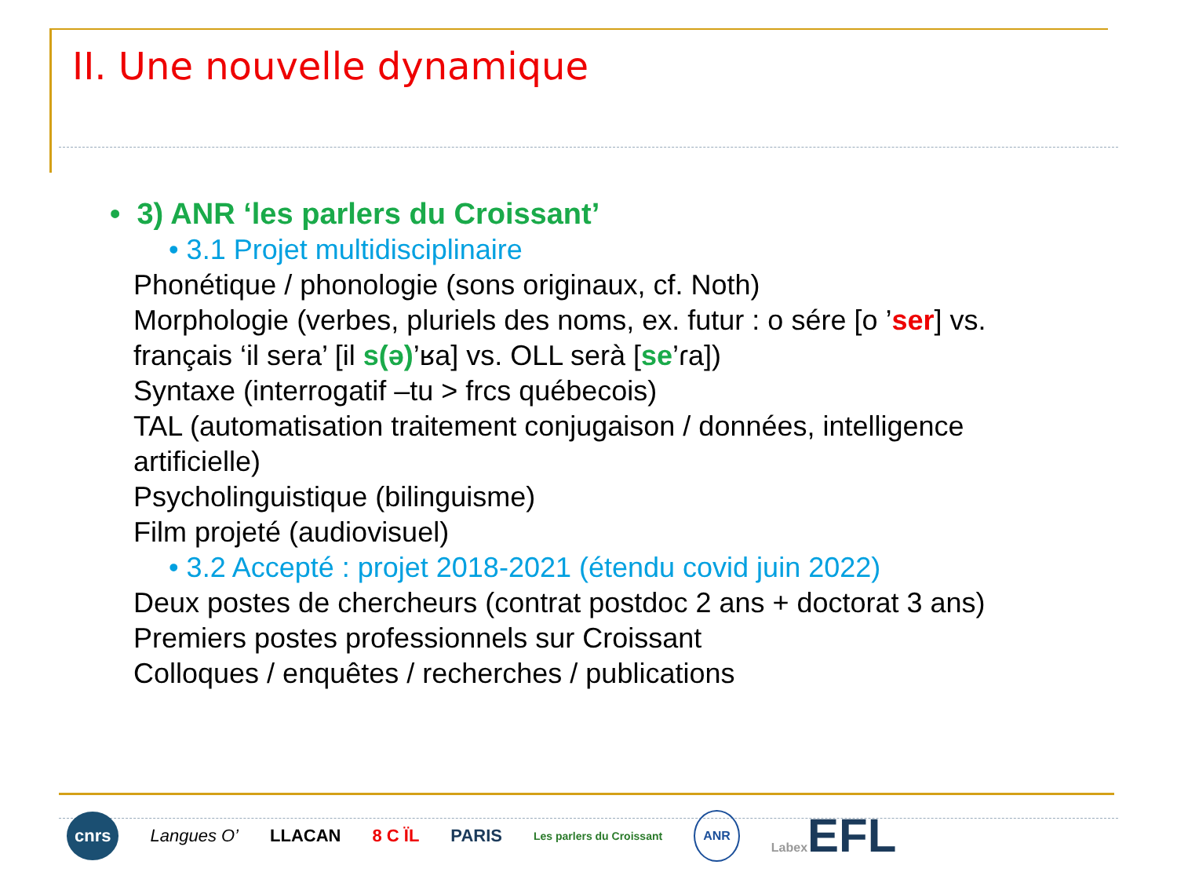II. Une nouvelle dynamique
• 3) ANR ‘les parlers du Croissant’
• 3.1 Projet multidisciplinaire
Phonétique / phonologie (sons originaux, cf. Noth)
Morphologie (verbes, pluriels des noms, ex. futur : o sére [o ’ser] vs.
français ‘il sera’ [il s(ə)’ʁa] vs. OLL serà [se’ɾa])
Syntaxe (interrogatif –tu > frcs québecois)
TAL (automatisation traitement conjugaison / données, intelligence
artificielle)
Psycholinguistique (bilinguisme)
Film projeté (audiovisuel)
• 3.2 Accepté : projet 2018-2021 (étendu covid juin 2022)
Deux postes de chercheurs (contrat postdoc 2 ans + doctorat 3 ans)
Premiers postes professionnels sur Croissant
Colloques / enquêtes / recherches / publications
cnrs Langues O’ LLACAN 8 C ÏL PARIS Les parlers du Croissant ANR Labex EFL